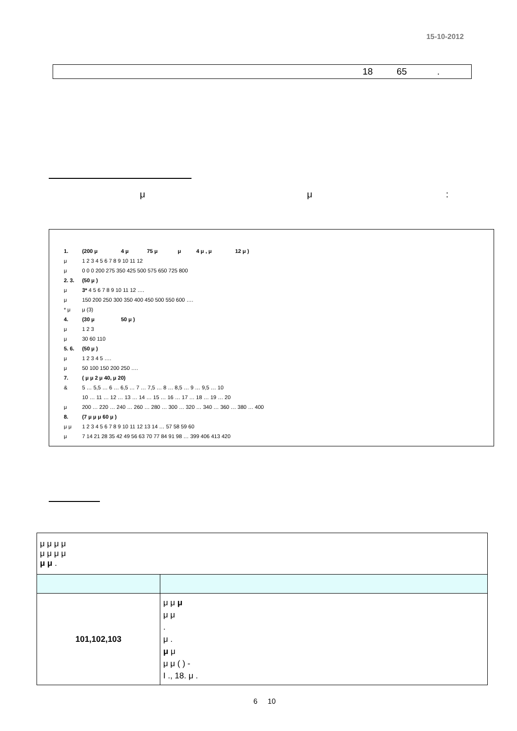15-10-2012
18 65.
μ μ:
| 1. | (200 μ | 4 μ | 75 μ | μ | 4 μ , μ | 12 μ ) |
| μ | 1 2 3 4 5 6 7 8 9 10 11 12 | | | | | |
| μ | 0 0 0 200 275 350 425 500 575 650 725 800 | | | | | |
| 2. 3. | (50 μ ) | | | | | |
| μ | 3* 4 5 6 7 8 9 10 11 12 …. | | | | | |
| μ | 150 200 250 300 350 400 450 500 550 600 …. | | | | | |
| * μ | μ (3) | | | | | |
| 4. | (30 μ | 50 μ ) | | | | |
| μ | 1 2 3 | | | | | |
| μ | 30 60 110 | | | | | |
| 5. 6. | (50 μ ) | | | | | |
| μ | 1 2 3 4 5 …. | | | | | |
| μ | 50 100 150 200 250 …. | | | | | |
| 7. | ( μ μ 2 μ 40, μ 20) | | | | | |
| & | 5 … 5,5 … 6 … 6,5 … 7 … 7,5 … 8 … 8,5 … 9 … 9,5 … 10 | | | | | |
| | 10 … 11 … 12 … 13 … 14 … 15 … 16 … 17 … 18 … 19 … 20 | | | | | |
| μ | 200 … 220 … 240 … 260 … 280 … 300 … 320 … 340 … 360 … 380 … 400 | | | | | |
| 8. | (7 μ μ μ 60 μ ) | | | | | |
| μ μ | 1 2 3 4 5 6 7 8 9 10 11 12 13 14 … 57 58 59 60 | | | | | |
| μ | 7 14 21 28 35 42 49 56 63 70 77 84 91 98 … 399 406 413 420 | | | | | |
| μ μ μ μ μ μ μ μ μ μ . | |
| 101,102,103 | μ μ μ μ μ . μ . μ μ μ μ ( ) - I ., 18. μ . |
6 10